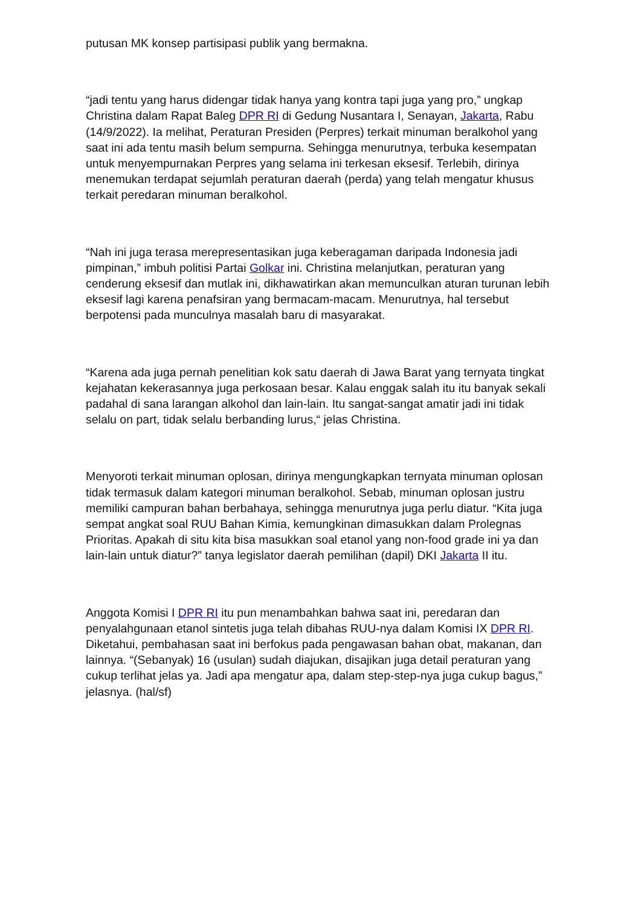putusan MK konsep partisipasi publik yang bermakna.
“jadi tentu yang harus didengar tidak hanya yang kontra tapi juga yang pro,” ungkap Christina dalam Rapat Baleg DPR RI di Gedung Nusantara I, Senayan, Jakarta, Rabu (14/9/2022). Ia melihat, Peraturan Presiden (Perpres) terkait minuman beralkohol yang saat ini ada tentu masih belum sempurna. Sehingga menurutnya, terbuka kesempatan untuk menyempurnakan Perpres yang selama ini terkesan eksesif. Terlebih, dirinya menemukan terdapat sejumlah peraturan daerah (perda) yang telah mengatur khusus terkait peredaran minuman beralkohol.
“Nah ini juga terasa merepresentasikan juga keberagaman daripada Indonesia jadi pimpinan,” imbuh politisi Partai Golkar ini. Christina melanjutkan, peraturan yang cenderung eksesif dan mutlak ini, dikhawatirkan akan memunculkan aturan turunan lebih eksesif lagi karena penafsiran yang bermacam-macam. Menurutnya, hal tersebut berpotensi pada munculnya masalah baru di masyarakat.
“Karena ada juga pernah penelitian kok satu daerah di Jawa Barat yang ternyata tingkat kejahatan kekerasannya juga perkosaan besar. Kalau enggak salah itu itu banyak sekali padahal di sana larangan alkohol dan lain-lain. Itu sangat-sangat amatir jadi ini tidak selalu on part, tidak selalu berbanding lurus,“ jelas Christina.
Menyoroti terkait minuman oplosan, dirinya mengungkapkan ternyata minuman oplosan tidak termasuk dalam kategori minuman beralkohol. Sebab, minuman oplosan justru memiliki campuran bahan berbahaya, sehingga menurutnya juga perlu diatur. “Kita juga sempat angkat soal RUU Bahan Kimia, kemungkinan dimasukkan dalam Prolegnas Prioritas. Apakah di situ kita bisa masukkan soal etanol yang non-food grade ini ya dan lain-lain untuk diatur?” tanya legislator daerah pemilihan (dapil) DKI Jakarta II itu.
Anggota Komisi I DPR RI itu pun menambahkan bahwa saat ini, peredaran dan penyalahgunaan etanol sintetis juga telah dibahas RUU-nya dalam Komisi IX DPR RI. Diketahui, pembahasan saat ini berfokus pada pengawasan bahan obat, makanan, dan lainnya. “(Sebanyak) 16 (usulan) sudah diajukan, disajikan juga detail peraturan yang cukup terlihat jelas ya. Jadi apa mengatur apa, dalam step-step-nya juga cukup bagus,” jelasnya. (hal/sf)